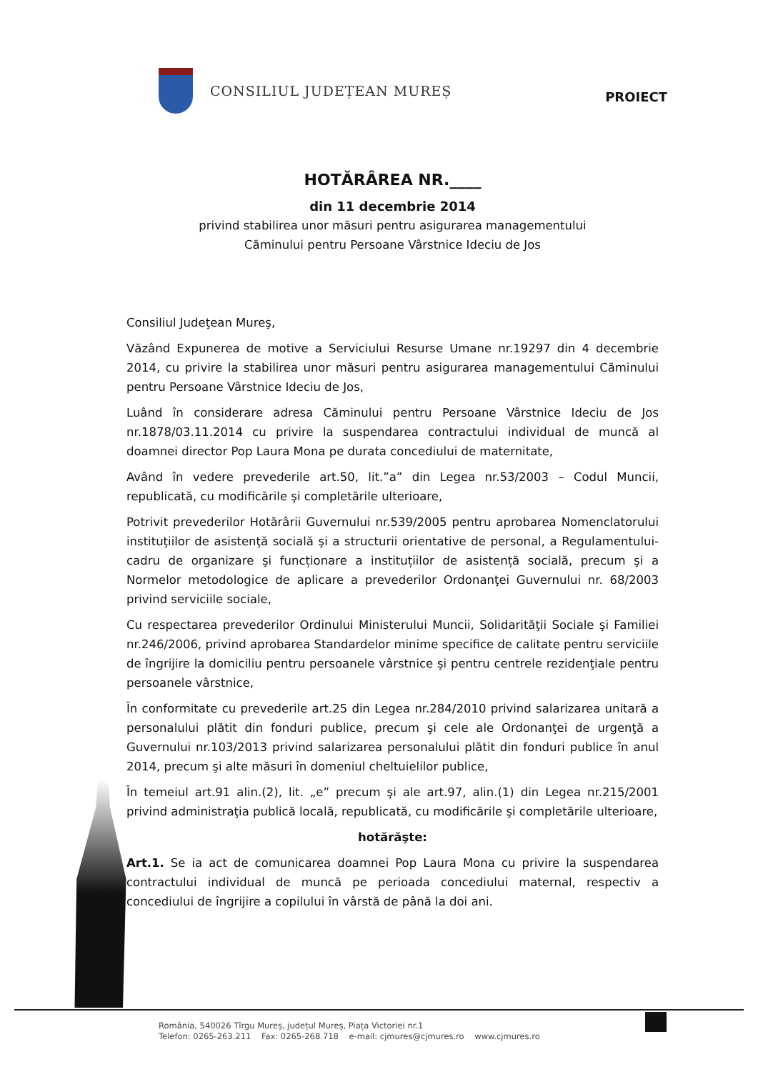CONSILIUL JUDEȚEAN MUREȘ
PROIECT
HOTĂRÂREA NR.____
din 11 decembrie 2014
privind stabilirea unor măsuri pentru asigurarea managementului
Căminului pentru Persoane Vârstnice Ideciu de Jos
Consiliul Judeţean Mureş,
Văzând Expunerea de motive a Serviciului Resurse Umane nr.19297 din 4 decembrie 2014, cu privire la stabilirea unor măsuri pentru asigurarea managementului Căminului pentru Persoane Vârstnice Ideciu de Jos,
Luând în considerare adresa Căminului pentru Persoane Vârstnice Ideciu de Jos nr.1878/03.11.2014 cu privire la suspendarea contractului individual de muncă al doamnei director Pop Laura Mona pe durata concediului de maternitate,
Având în vedere prevederile art.50, lit.”a” din Legea nr.53/2003 – Codul Muncii, republicată, cu modificările şi completările ulterioare,
Potrivit prevederilor Hotărârii Guvernului nr.539/2005 pentru aprobarea Nomenclatorului instituţiilor de asistenţă socială şi a structurii orientative de personal, a Regulamentului-cadru de organizare şi funcționare a instituțiilor de asistență socială, precum şi a Normelor metodologice de aplicare a prevederilor Ordonanţei Guvernului nr. 68/2003 privind serviciile sociale,
Cu respectarea prevederilor Ordinului Ministerului Muncii, Solidarităţii Sociale şi Familiei nr.246/2006, privind aprobarea Standardelor minime specifice de calitate pentru serviciile de îngrijire la domiciliu pentru persoanele vârstnice şi pentru centrele rezidenţiale pentru persoanele vârstnice,
În conformitate cu prevederile art.25 din Legea nr.284/2010 privind salarizarea unitară a personalului plătit din fonduri publice, precum şi cele ale Ordonanţei de urgenţă a Guvernului nr.103/2013 privind salarizarea personalului plătit din fonduri publice în anul 2014, precum şi alte măsuri în domeniul cheltuielilor publice,
În temeiul art.91 alin.(2), lit. „e” precum şi ale art.97, alin.(1) din Legea nr.215/2001 privind administraţia publică locală, republicată, cu modificările şi completările ulterioare,
hotărăşte:
Art.1. Se ia act de comunicarea doamnei Pop Laura Mona cu privire la suspendarea contractului individual de muncă pe perioada concediului maternal, respectiv a concediului de îngrijire a copilului în vârstă de până la doi ani.
România, 540026 Tîrgu Mureș, județul Mureș, Piața Victoriei nr.1
Telefon: 0265-263.211 Fax: 0265-268.718 e-mail: cjmures@cjmures.ro www.cjmures.ro